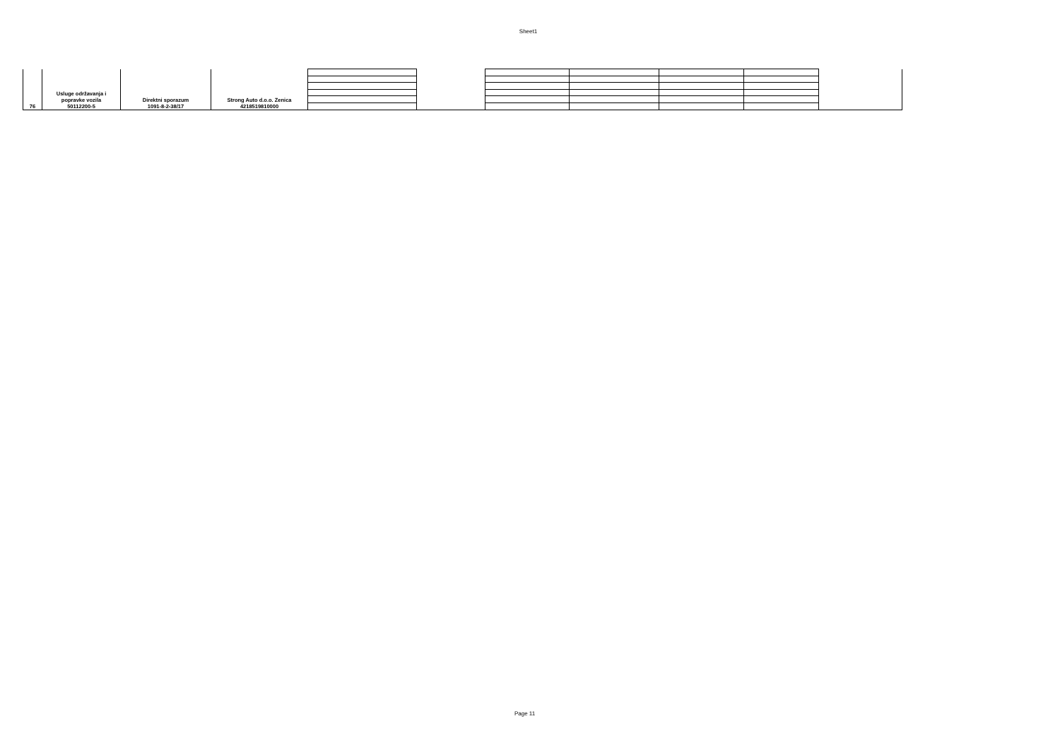Sheet1
| 76 | Usluge održavanja i popravke vozila 50112200-5 | Direktni sporazum 1091-8-2-38/17 | Strong Auto d.o.o. Zenica 4218519810000 | | | | | | | |
Page 11